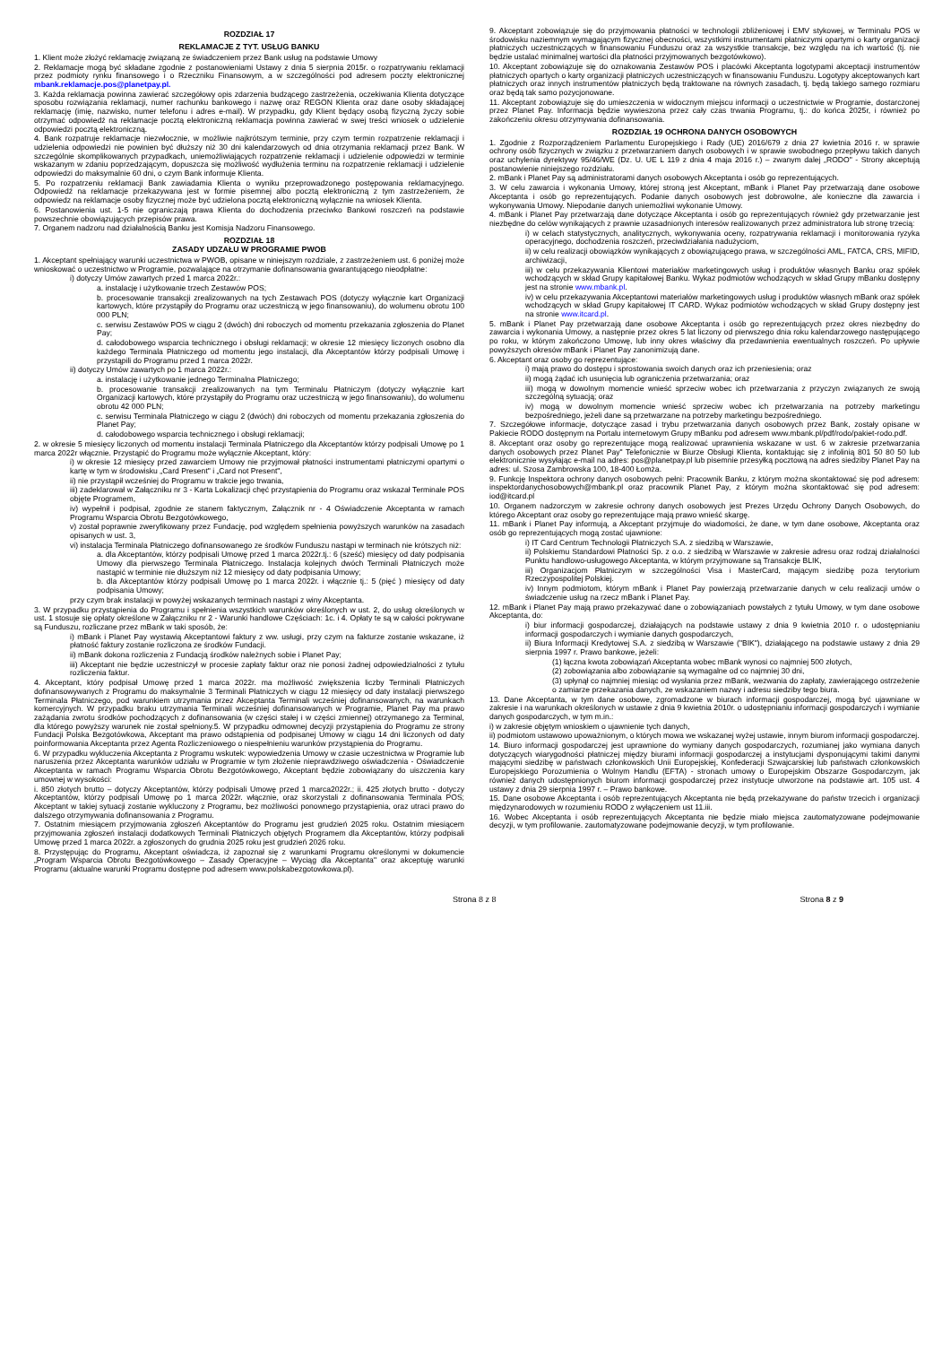ROZDZIAŁ 17
REKLAMACJE Z TYT. USŁUG BANKU
1. Klient może złożyć reklamację związaną ze świadczeniem przez Bank usług na podstawie Umowy
2. Reklamacje mogą być składane zgodnie z postanowieniami Ustawy z dnia 5 sierpnia 2015r. o rozpatrywaniu reklamacji przez podmioty rynku finansowego i o Rzeczniku Finansowym, a w szczególności pod adresem poczty elektronicznej mbank.reklamacje.pos@planetpay.pl.
3. Każda reklamacja powinna zawierać szczegółowy opis zdarzenia budzącego zastrzeżenia, oczekiwania Klienta dotyczące sposobu rozwiązania reklamacji, numer rachunku bankowego i nazwę oraz REGON Klienta oraz dane osoby składającej reklamację (imię, nazwisko, numer telefonu i adres e-mail). W przypadku, gdy Klient będący osobą fizyczną życzy sobie otrzymać odpowiedź na reklamacje pocztą elektroniczną reklamacja powinna zawierać w swej treści wniosek o udzielenie odpowiedzi pocztą elektroniczną.
4. Bank rozpatruje reklamacje niezwłocznie, w możliwie najkrótszym terminie, przy czym termin rozpatrzenie reklamacji i udzielenia odpowiedzi nie powinien być dłuższy niż 30 dni kalendarzowych od dnia otrzymania reklamacji przez Bank. W szczególnie skomplikowanych przypadkach, uniemożliwiających rozpatrzenie reklamacji i udzielenie odpowiedzi w terminie wskazanym w zdaniu poprzedzającym, dopuszcza się możliwość wydłużenia terminu na rozpatrzenie reklamacji i udzielenie odpowiedzi do maksymalnie 60 dni, o czym Bank informuje Klienta.
5. Po rozpatrzeniu reklamacji Bank zawiadamia Klienta o wyniku przeprowadzonego postępowania reklamacyjnego. Odpowiedź na reklamacje przekazywana jest w formie pisemnej albo pocztą elektroniczną z tym zastrzeżeniem, że odpowiedz na reklamacje osoby fizycznej może być udzielona pocztą elektroniczną wyłącznie na wniosek Klienta.
6. Postanowienia ust. 1-5 nie ograniczają prawa Klienta do dochodzenia przeciwko Bankowi roszczeń na podstawie powszechnie obowiązujących przepisów prawa.
7. Organem nadzoru nad działalnością Banku jest Komisja Nadzoru Finansowego.
ROZDZIAŁ 18
ZASADY UDZAŁU W PROGRAMIE PWOB
1. Akceptant spełniający warunki uczestnictwa w PWOB, opisane w niniejszym rozdziale, z zastrzeżeniem ust. 6 poniżej może wnioskować o uczestnictwo w Programie, pozwalające na otrzymanie dofinansowania gwarantującego nieodpłatne:
i) dotyczy Umów zawartych przed 1 marca 2022r.:
a. instalację i użytkowanie trzech Zestawów POS;
b. procesowanie transakcji zrealizowanych na tych Zestawach POS (dotyczy wyłącznie kart Organizacji kartowych, które przystąpiły do Programu oraz uczestniczą w jego finansowaniu), do wolumenu obrotu 100 000 PLN;
c. serwisu Zestawów POS w ciągu 2 (dwóch) dni roboczych od momentu przekazania zgłoszenia do Planet Pay;
d. całodobowego wsparcia technicznego i obsługi reklamacji; w okresie 12 miesięcy liczonych osobno dla każdego Terminala Płatniczego od momentu jego instalacji, dla Akceptantów którzy podpisali Umowę i przystąpili do Programu przed 1 marca 2022r.
ii) dotyczy Umów zawartych po 1 marca 2022r.:
a. instalację i użytkowanie jednego Terminalna Płatniczego;
b. procesowanie transakcji zrealizowanych na tym Terminalu Płatniczym (dotyczy wyłącznie kart Organizacji kartowych, które przystąpiły do Programu oraz uczestniczą w jego finansowaniu), do wolumenu obrotu 42 000 PLN;
c. serwisu Terminala Płatniczego w ciągu 2 (dwóch) dni roboczych od momentu przekazania zgłoszenia do Planet Pay;
d. całodobowego wsparcia technicznego i obsługi reklamacji;
2. w okresie 5 miesięcy liczonych od momentu instalacji Terminala Płatniczego dla Akceptantów którzy podpisali Umowę po 1 marca 2022r włącznie. Przystąpić do Programu może wyłącznie Akceptant, który:
i) w okresie 12 miesięcy przed zawarciem Umowy nie przyjmował płatności instrumentami płatniczymi opartymi o kartę w tym w środowisku „Card Present" i „Card not Present",
ii) nie przystąpił wcześniej do Programu w trakcie jego trwania,
iii) zadeklarował w Załączniku nr 3 - Karta Lokalizacji chęć przystąpienia do Programu oraz wskazał Terminale POS objęte Programem,
iv) wypełnił i podpisał, zgodnie ze stanem faktycznym, Załącznik nr - 4 Oświadczenie Akceptanta w ramach Programu Wsparcia Obrotu Bezgotówkowego,
v) został poprawnie zweryfikowany przez Fundację, pod względem spełnienia powyższych warunków na zasadach opisanych w ust. 3,
vi) instalacja Terminala Płatniczego dofinansowanego ze środków Funduszu nastąpi w terminach nie krótszych niż:
a. dla Akceptantów, którzy podpisali Umowę przed 1 marca 2022r.tj.: 6 (sześć) miesięcy od daty podpisania Umowy dla pierwszego Terminala Płatniczego. Instalacja kolejnych dwóch Terminali Płatniczych może nastąpić w terminie nie dłuższym niż 12 miesięcy od daty podpisania Umowy;
b. dla Akceptantów którzy podpisali Umowę po 1 marca 2022r. i włącznie tj.: 5 (pięć ) miesięcy od daty podpisania Umowy;
przy czym brak instalacji w powyżej wskazanych terminach nastąpi z winy Akceptanta.
3. W przypadku przystąpienia do Programu i spełnienia wszystkich warunków określonych w ust. 2, do usług określonych w ust. 1 stosuje się opłaty określone w Załączniku nr 2 - Warunki handlowe Częściach: 1c. i 4. Opłaty te są w całości pokrywane są Funduszu, rozliczane przez mBank w taki sposób, że:
i) mBank i Planet Pay wystawią Akceptantowi faktury z ww. usługi, przy czym na fakturze zostanie wskazane, iż płatność faktury zostanie rozliczona ze środków Fundacji.
ii) mBank dokona rozliczenia z Fundacją środków należnych sobie i Planet Pay;
iii) Akceptant nie będzie uczestniczył w procesie zapłaty faktur oraz nie ponosi żadnej odpowiedzialności z tytułu rozliczenia faktur.
4. Akceptant, który podpisał Umowę przed 1 marca 2022r. ma możliwość zwiększenia liczby Terminali Płatniczych dofinansowywanych z Programu do maksymalnie 3 Terminali Płatniczych w ciągu 12 miesięcy od daty instalacji pierwszego Terminala Płatniczego, pod warunkiem utrzymania przez Akceptanta Terminali wcześniej dofinansowanych, na warunkach komercyjnych. W przypadku braku utrzymania Terminali wcześniej dofinansowanych w Programie, Planet Pay ma prawo zażądania zwrotu środków pochodzących z dofinansowania (w części stałej i w części zmiennej) otrzymanego za Terminal, dla którego powyższy warunek nie został spełniony.5. W przypadku odmownej decyzji przystąpienia do Programu ze strony Fundacji Polska Bezgotówkowa, Akceptant ma prawo odstąpienia od podpisanej Umowy w ciągu 14 dni liczonych od daty poinformowania Akceptanta przez Agenta Rozliczeniowego o niespełnieniu warunków przystąpienia do Programu.
6. W przypadku wykluczenia Akceptanta z Programu wskutek: wypowiedzenia Umowy w czasie uczestnictwa w Programie lub naruszenia przez Akceptanta warunków udziału w Programie w tym złożenie nieprawdziwego oświadczenia - Oświadczenie Akceptanta w ramach Programu Wsparcia Obrotu Bezgotówkowego, Akceptant będzie zobowiązany do uiszczenia kary umownej w wysokości:
i. 850 złotych brutto – dotyczy Akceptantów, którzy podpisali Umowę przed 1 marca2022r.; ii. 425 złotych brutto - dotyczy Akceptantów, którzy podpisali Umowę po 1 marca 2022r. włącznie, oraz skorzystali z dofinansowania Terminala POS; Akceptant w takiej sytuacji zostanie wykluczony z Programu, bez możliwości ponownego przystąpienia, oraz utraci prawo do dalszego otrzymywania dofinansowania z Programu.
7. Ostatnim miesiącem przyjmowania zgłoszeń Akceptantów do Programu jest grudzień 2025 roku. Ostatnim miesiącem przyjmowania zgłoszeń instalacji dodatkowych Terminali Płatniczych objętych Programem dla Akceptantów, którzy podpisali Umowę przed 1 marca 2022r. a zgłoszonych do grudnia 2025 roku jest grudzień 2026 roku.
8. Przystępując do Programu, Akceptant oświadcza, iż zapoznał się z warunkami Programu określonymi w dokumencie „Program Wsparcia Obrotu Bezgotówkowego – Zasady Operacyjne – Wyciąg dla Akceptanta" oraz akceptuję warunki Programu (aktualne warunki Programu dostępne pod adresem www.polskabezgotowkowa.pl).
9. Akceptant zobowiązuje się do przyjmowania płatności w technologii zbliżeniowej i EMV stykowej, w Terminalu POS w środowisku naziemnym wymagającym fizycznej obecności, wszystkimi instrumentami płatniczymi opartymi o karty organizacji płatniczych uczestniczących w finansowaniu Funduszu oraz za wszystkie transakcje, bez względu na ich wartość (tj. nie będzie ustalać minimalnej wartości dla płatności przyjmowanych bezgotówkowo).
10. Akceptant zobowiązuje się do oznakowania Zestawów POS i placówki Akceptanta logotypami akceptacji instrumentów płatniczych opartych o karty organizacji płatniczych uczestniczących w finansowaniu Funduszu. Logotypy akceptowanych kart płatniczych oraz innych instrumentów płatniczych będą traktowane na równych zasadach, tj. będą takiego samego rozmiaru oraz będą tak samo pozycjonowane.
11. Akceptant zobowiązuje się do umieszczenia w widocznym miejscu informacji o uczestnictwie w Programie, dostarczonej przez Planet Pay. Informacja będzie wywieszona przez cały czas trwania Programu, tj.: do końca 2025r, i również po zakończeniu okresu otrzymywania dofinansowania.
ROZDZIAŁ 19 OCHRONA DANYCH OSOBOWYCH
1. Zgodnie z Rozporządzeniem Parlamentu Europejskiego i Rady (UE) 2016/679 z dnia 27 kwietnia 2016 r. w sprawie ochrony osób fizycznych w związku z przetwarzaniem danych osobowych i w sprawie swobodnego przepływu takich danych oraz uchylenia dyrektywy 95/46/WE (Dz. U. UE L 119 z dnia 4 maja 2016 r.) – zwanym dalej „RODO" - Strony akceptują postanowienie niniejszego rozdziału.
2. mBank i Planet Pay są administratorami danych osobowych Akceptanta i osób go reprezentujących.
3. W celu zawarcia i wykonania Umowy, której stroną jest Akceptant, mBank i Planet Pay przetwarzają dane osobowe Akceptanta i osób go reprezentujących. Podanie danych osobowych jest dobrowolne, ale konieczne dla zawarcia i wykonywania Umowy. Niepodanie danych uniemożliwi wykonanie Umowy.
4. mBank i Planet Pay przetwarzają dane dotyczące Akceptanta i osób go reprezentujących również gdy przetwarzanie jest niezbędne do celów wynikających z prawnie uzasadnionych interesów realizowanych przez administratora lub stronę trzecią:
i) w celach statystycznych, analitycznych, wykonywania oceny, rozpatrywania reklamacji i monitorowania ryzyka operacyjnego, dochodzenia roszczeń, przeciwdziałania nadużyciom,
ii) w celu realizacji obowiązków wynikających z obowiązującego prawa, w szczególności AML, FATCA, CRS, MIFID, archiwizacji,
iii) w celu przekazywania Klientowi materiałów marketingowych usług i produktów własnych Banku oraz spółek wchodzących w skład Grupy kapitałowej Banku. Wykaz podmiotów wchodzących w skład Grupy mBanku dostępny jest na stronie www.mbank.pl.
iv) w celu przekazywania Akceptantowi materiałów marketingowych usług i produktów własnych mBank oraz spółek wchodzących w skład Grupy kapitałowej IT CARD. Wykaz podmiotów wchodzących w skład Grupy dostępny jest na stronie www.itcard.pl.
5. mBank i Planet Pay przetwarzają dane osobowe Akceptanta i osób go reprezentujących przez okres niezbędny do zawarcia i wykonania Umowy, a następnie przez okres 5 lat liczony od pierwszego dnia roku kalendarzowego następującego po roku, w którym zakończono Umowę, lub inny okres właściwy dla przedawnienia ewentualnych roszczeń. Po upływie powyższych okresów mBank i Planet Pay zanonimizują dane.
6. Akceptant oraz osoby go reprezentujące:
i) mają prawo do dostępu i sprostowania swoich danych oraz ich przeniesienia; oraz
ii) mogą żądać ich usunięcia lub ograniczenia przetwarzania; oraz
iii) mogą w dowolnym momencie wnieść sprzeciw wobec ich przetwarzania z przyczyn związanych ze swoją szczególną sytuacją; oraz
iv) mogą w dowolnym momencie wnieść sprzeciw wobec ich przetwarzania na potrzeby marketingu bezpośredniego, jeżeli dane są przetwarzane na potrzeby marketingu bezpośredniego.
7. Szczegółowe informacje, dotyczące zasad i trybu przetwarzania danych osobowych przez Bank, zostały opisane w Pakiecie RODO dostępnym na Portalu internetowym Grupy mBanku pod adresem www.mbank.pl/pdf/rodo/pakiet-rodo.pdf.
8. Akceptant oraz osoby go reprezentujące mogą realizować uprawnienia wskazane w ust. 6 w zakresie przetwarzania danych osobowych przez Planet Pay" Telefonicznie w Biurze Obsługi Klienta, kontaktując się z infolinią 801 50 80 50 lub elektronicznie wysyłając e-mail na adres: pos@planetpay.pl lub pisemnie przesyłką pocztową na adres siedziby Planet Pay na adres: ul. Szosa Zambrowska 100, 18-400 Łomża.
9. Funkcję Inspektora ochrony danych osobowych pełni: Pracownik Banku, z którym można skontaktować się pod adresem: inspektordanychosobowych@mbank.pl oraz pracownik Planet Pay, z którym można skontaktować się pod adresem: iod@itcard.pl
10. Organem nadzorczym w zakresie ochrony danych osobowych jest Prezes Urzędu Ochrony Danych Osobowych, do którego Akceptant oraz osoby go reprezentujące mają prawo wnieść skargę.
11. mBank i Planet Pay informują, a Akceptant przyjmuje do wiadomości, że dane, w tym dane osobowe, Akceptanta oraz osób go reprezentujących mogą zostać ujawnione:
i) IT Card Centrum Technologii Płatniczych S.A. z siedzibą w Warszawie,
ii) Polskiemu Standardowi Płatności Sp. z o.o. z siedzibą w Warszawie w zakresie adresu oraz rodzaj działalności Punktu handlowo-usługowego Akceptanta, w którym przyjmowane są Transakcje BLIK,
iii) Organizacjom Płatniczym w szczególności Visa i MasterCard, mającym siedzibę poza terytorium Rzeczypospolitej Polskiej.
iv) Innym podmiotom, którym mBank i Planet Pay powierzają przetwarzanie danych w celu realizacji umów o świadczenie usług na rzecz mBank i Planet Pay.
12. mBank i Planet Pay mają prawo przekazywać dane o zobowiązaniach powstałych z tytułu Umowy, w tym dane osobowe Akceptanta, do:
i) biur informacji gospodarczej, działających na podstawie ustawy z dnia 9 kwietnia 2010 r. o udostępnianiu informacji gospodarczych i wymianie danych gospodarczych,
ii) Biura Informacji Kredytowej S.A. z siedzibą w Warszawie ("BIK"), działającego na podstawie ustawy z dnia 29 sierpnia 1997 r. Prawo bankowe, jeżeli:
(1) łączna kwota zobowiązań Akceptanta wobec mBank wynosi co najmniej 500 złotych,
(2) zobowiązania albo zobowiązanie są wymagalne od co najmniej 30 dni,
(3) upłynął co najmniej miesiąc od wysłania przez mBank, wezwania do zapłaty, zawierającego ostrzeżenie o zamiarze przekazania danych, ze wskazaniem nazwy i adresu siedziby tego biura.
13. Dane Akceptanta, w tym dane osobowe, zgromadzone w biurach informacji gospodarczej, mogą być ujawniane w zakresie i na warunkach określonych w ustawie z dnia 9 kwietnia 2010r. o udostępnianiu informacji gospodarczych i wymianie danych gospodarczych, w tym m.in.:
i) w zakresie objętym wnioskiem o ujawnienie tych danych,
ii) podmiotom ustawowo upoważnionym, o których mowa we wskazanej wyżej ustawie, innym biurom informacji gospodarczej.
14. Biuro informacji gospodarczej jest uprawnione do wymiany danych gospodarczych, rozumianej jako wymiana danych dotyczących wiarygodności płatniczej między biurami informacji gospodarczej a instytucjami dysponującymi takimi danymi mającymi siedzibę w państwach członkowskich Unii Europejskiej, Konfederacji Szwajcarskiej lub państwach członkowskich Europejskiego Porozumienia o Wolnym Handlu (EFTA) - stronach umowy o Europejskim Obszarze Gospodarczym, jak również danych udostępnionych biurom informacji gospodarczej przez instytucje utworzone na podstawie art. 105 ust. 4 ustawy z dnia 29 sierpnia 1997 r. – Prawo bankowe.
15. Dane osobowe Akceptanta i osób reprezentujących Akceptanta nie będą przekazywane do państw trzecich i organizacji międzynarodowych w rozumieniu RODO z wyłączeniem ust 11.iii.
16. Wobec Akceptanta i osób reprezentujących Akceptanta nie będzie miało miejsca zautomatyzowane podejmowanie decyzji, w tym profilowanie. zautomatyzowane podejmowanie decyzji, w tym profilowanie.
Strona 8 z 8 Strona 8 z 9